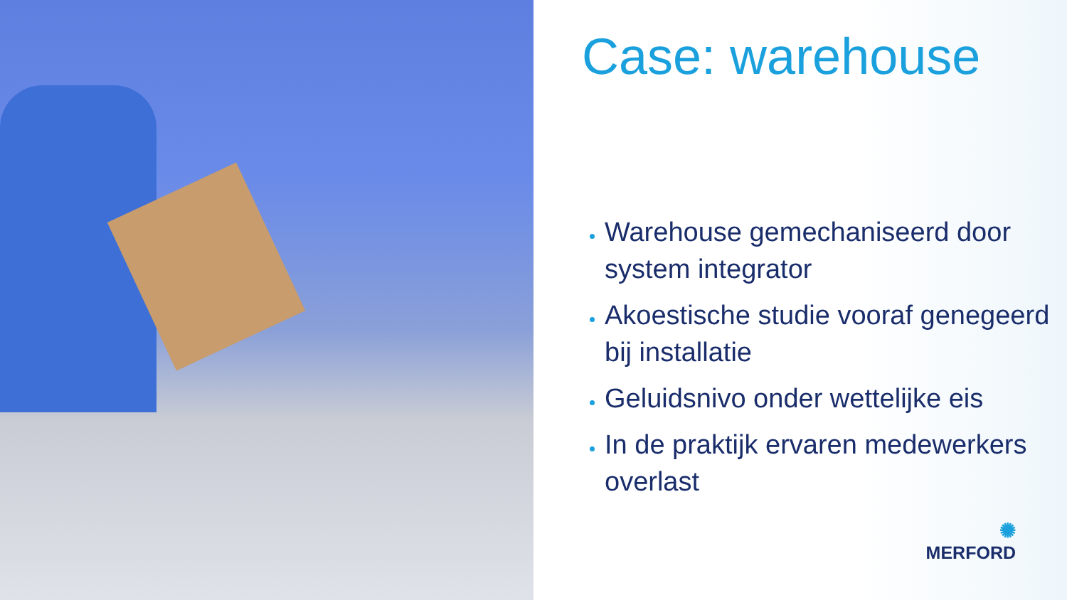Case: warehouse
Warehouse gemechaniseerd door system integrator
Akoestische studie vooraf genegeerd bij installatie
Geluidsnivo onder wettelijke eis
In de praktijk ervaren medewerkers overlast
✺
MERFORD